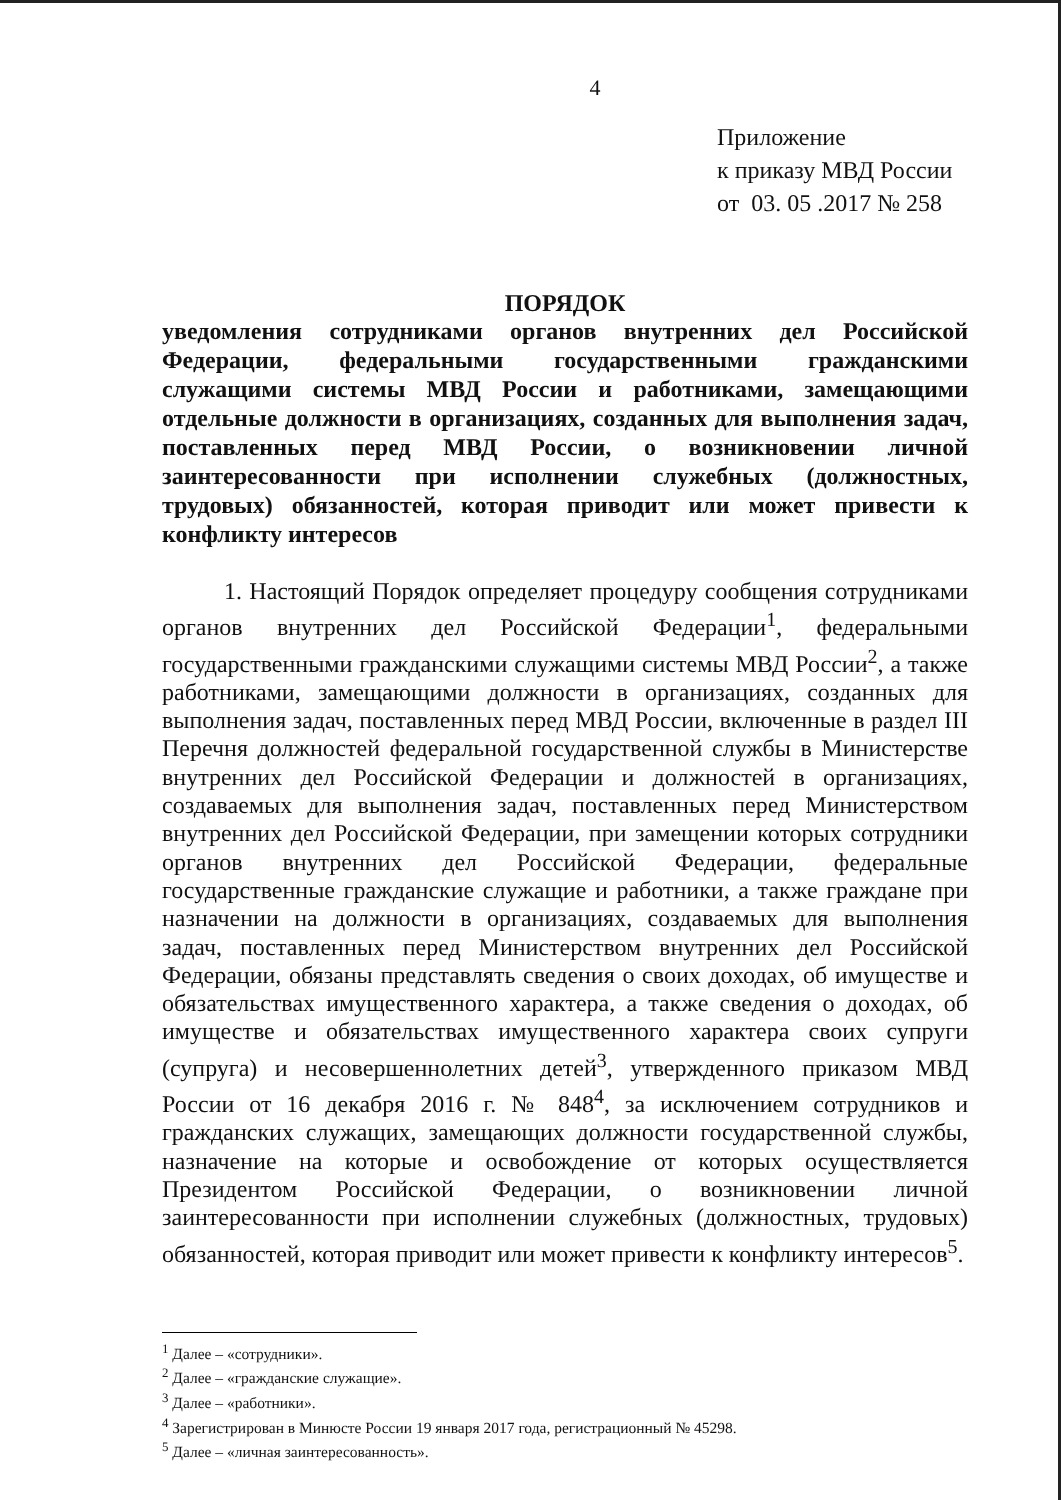4
Приложение
к приказу МВД России
от 03. 05 .2017 № 258
ПОРЯДОК
уведомления сотрудниками органов внутренних дел Российской Федерации, федеральными государственными гражданскими служащими системы МВД России и работниками, замещающими отдельные должности в организациях, созданных для выполнения задач, поставленных перед МВД России, о возникновении личной заинтересованности при исполнении служебных (должностных, трудовых) обязанностей, которая приводит или может привести к конфликту интересов
1. Настоящий Порядок определяет процедуру сообщения сотрудниками органов внутренних дел Российской Федерации<sup>1</sup>, федеральными государственными гражданскими служащими системы МВД России<sup>2</sup>, а также работниками, замещающими должности в организациях, созданных для выполнения задач, поставленных перед МВД России, включенные в раздел III Перечня должностей федеральной государственной службы в Министерстве внутренних дел Российской Федерации и должностей в организациях, создаваемых для выполнения задач, поставленных перед Министерством внутренних дел Российской Федерации, при замещении которых сотрудники органов внутренних дел Российской Федерации, федеральные государственные гражданские служащие и работники, а также граждане при назначении на должности в организациях, создаваемых для выполнения задач, поставленных перед Министерством внутренних дел Российской Федерации, обязаны представлять сведения о своих доходах, об имуществе и обязательствах имущественного характера, а также сведения о доходах, об имуществе и обязательствах имущественного характера своих супруги (супруга) и несовершеннолетних детей<sup>3</sup>, утвержденного приказом МВД России от 16 декабря 2016 г. № 848<sup>4</sup>, за исключением сотрудников и гражданских служащих, замещающих должности государственной службы, назначение на которые и освобождение от которых осуществляется Президентом Российской Федерации, о возникновении личной заинтересованности при исполнении служебных (должностных, трудовых) обязанностей, которая приводит или может привести к конфликту интересов<sup>5</sup>.
<sup>1</sup> Далее – «сотрудники».
<sup>2</sup> Далее – «гражданские служащие».
<sup>3</sup> Далее – «работники».
<sup>4</sup> Зарегистрирован в Минюсте России 19 января 2017 года, регистрационный № 45298.
<sup>5</sup> Далее – «личная заинтересованность».